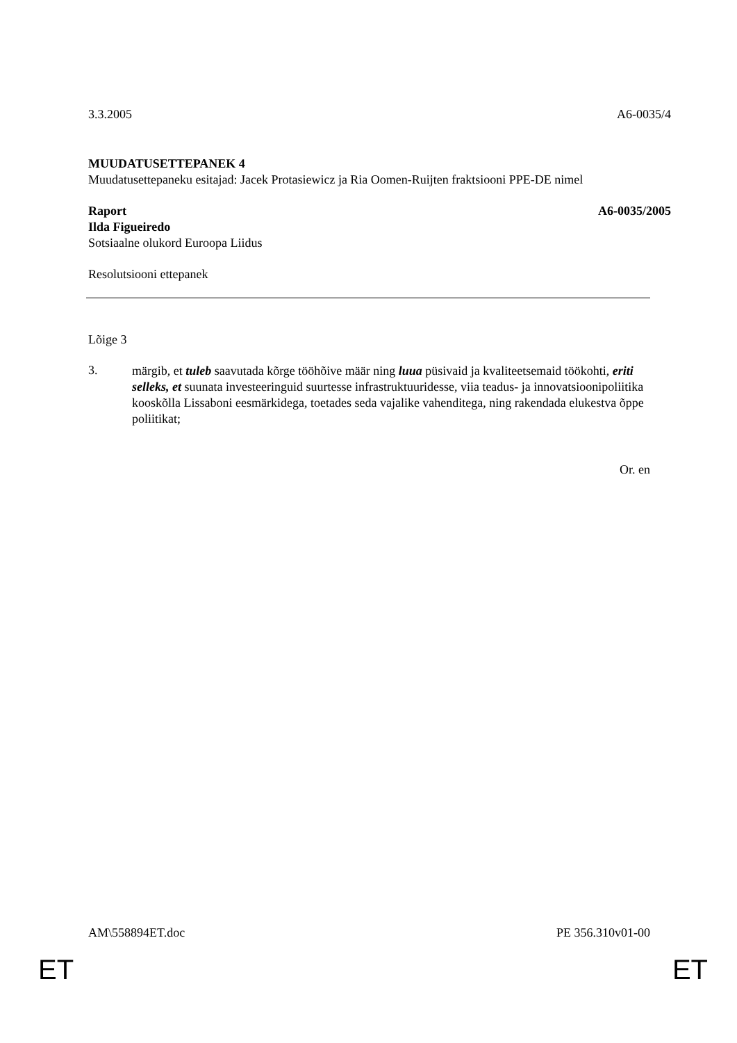3.3.2005 A6-0035/4
MUUDATUSETTEPANEK 4
Muudatusettepaneku esitajad: Jacek Protasiewicz ja Ria Oomen-Ruijten fraktsiooni PPE-DE nimel
Raport A6-0035/2005
Ilda Figueiredo
Sotsiaalne olukord Euroopa Liidus
Resolutsiooni ettepanek
Lõige 3
3.
märgib, et tuleb saavutada kõrge tööhõive määr ning luua püsivaid ja kvaliteetsemaid töökohti, eriti selleks, et suunata investeeringuid suurtesse infrastruktuuridesse, viia teadus- ja innovatsioonipoliitika kooskõlla Lissaboni eesmärkidega, toetades seda vajalike vahenditega, ning rakendada elukestva õppe poliitikat;
Or. en
AM\558894ET.doc PE 356.310v01-00
ET ET